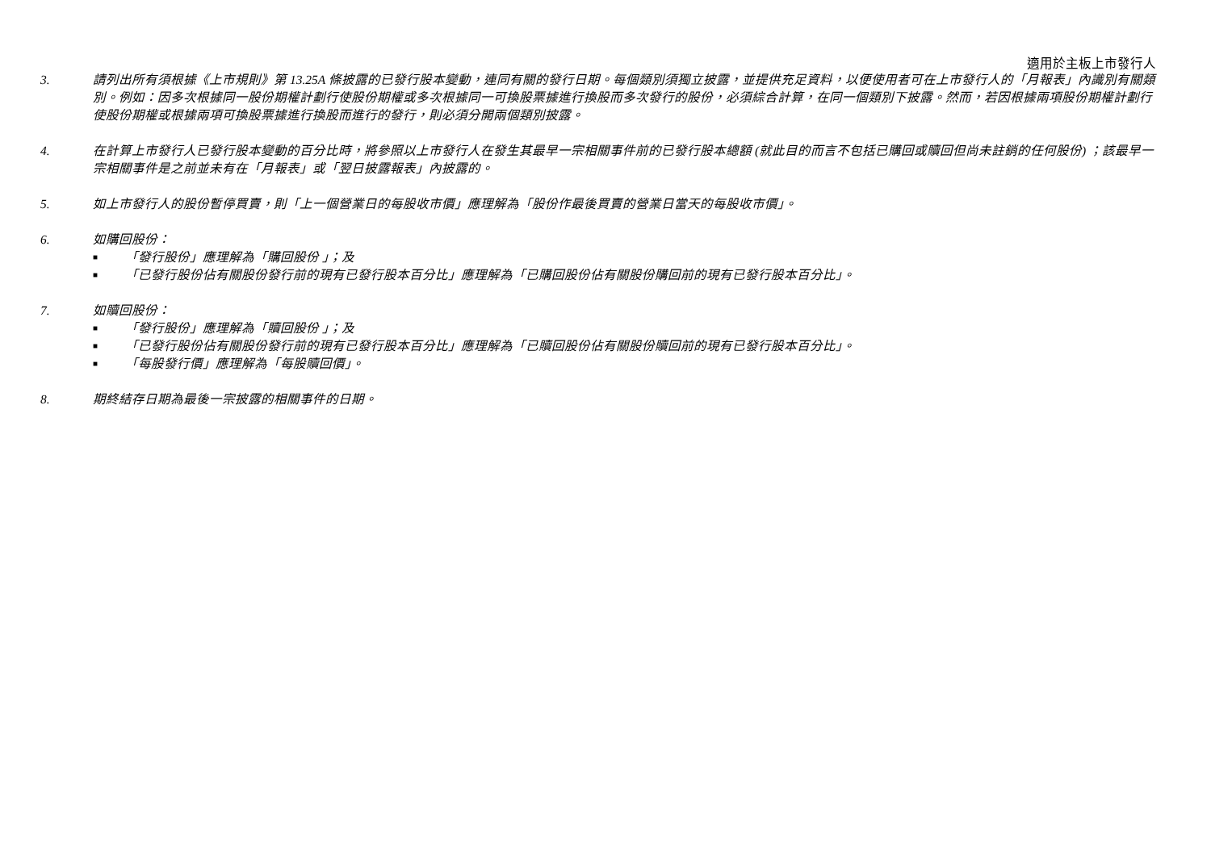適用於主板上市發行人
3. 請列出所有須根據《上市規則》第 13.25A 條披露的已發行股本變動，連同有關的發行日期。每個類別須獨立披露，並提供充足資料，以便使用者可在上市發行人的「月報表」內識別有關類別。例如：因多次根據同一股份期權計劃行使股份期權或多次根據同一可換股票據進行換股而多次發行的股份，必須綜合計算，在同一個類別下披露。然而，若因根據兩項股份期權計劃行使股份期權或根據兩項可換股票據進行換股而進行的發行，則必須分開兩個類別披露。
4. 在計算上市發行人已發行股本變動的百分比時，將參照以上市發行人在發生其最早一宗相關事件前的已發行股本總額 (就此目的而言不包括已購回或贖回但尚未註銷的任何股份) ；該最早一宗相關事件是之前並未有在「月報表」或「翌日披露報表」內披露的。
5. 如上市發行人的股份暫停買賣，則「上一個營業日的每股收市價」應理解為「股份作最後買賣的營業日當天的每股收市價」。
6. 如購回股份：
■ 「發行股份」應理解為「購回股份 」；及
■ 「已發行股份佔有關股份發行前的現有已發行股本百分比」應理解為「已購回股份佔有關股份購回前的現有已發行股本百分比」。
7. 如贖回股份：
■ 「發行股份」應理解為「贖回股份 」；及
■ 「已發行股份佔有關股份發行前的現有已發行股本百分比」應理解為「已贖回股份佔有關股份贖回前的現有已發行股本百分比」。
■ 「每股發行價」應理解為「每股贖回價」。
8. 期終結存日期為最後一宗披露的相關事件的日期。